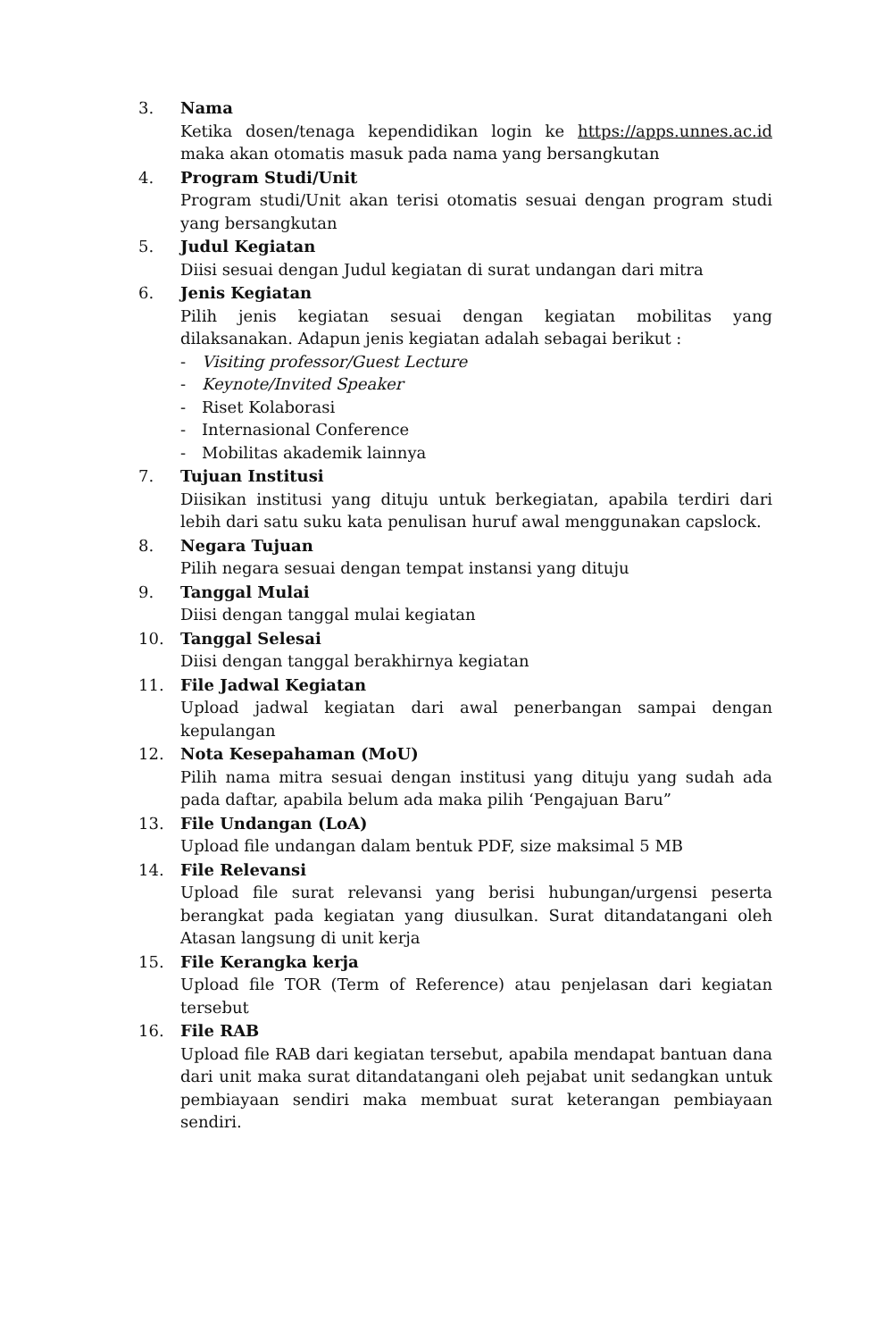3. Nama
Ketika dosen/tenaga kependidikan login ke https://apps.unnes.ac.id maka akan otomatis masuk pada nama yang bersangkutan
4. Program Studi/Unit
Program studi/Unit akan terisi otomatis sesuai dengan program studi yang bersangkutan
5. Judul Kegiatan
Diisi sesuai dengan Judul kegiatan di surat undangan dari mitra
6. Jenis Kegiatan
Pilih jenis kegiatan sesuai dengan kegiatan mobilitas yang dilaksanakan. Adapun jenis kegiatan adalah sebagai berikut :
- Visiting professor/Guest Lecture
- Keynote/Invited Speaker
- Riset Kolaborasi
- Internasional Conference
- Mobilitas akademik lainnya
7. Tujuan Institusi
Diisikan institusi yang dituju untuk berkegiatan, apabila terdiri dari lebih dari satu suku kata penulisan huruf awal menggunakan capslock.
8. Negara Tujuan
Pilih negara sesuai dengan tempat instansi yang dituju
9. Tanggal Mulai
Diisi dengan tanggal mulai kegiatan
10. Tanggal Selesai
Diisi dengan tanggal berakhirnya kegiatan
11. File Jadwal Kegiatan
Upload jadwal kegiatan dari awal penerbangan sampai dengan kepulangan
12. Nota Kesepahaman (MoU)
Pilih nama mitra sesuai dengan institusi yang dituju yang sudah ada pada daftar, apabila belum ada maka pilih ‘Pengajuan Baru”
13. File Undangan (LoA)
Upload file undangan dalam bentuk PDF, size maksimal 5 MB
14. File Relevansi
Upload file surat relevansi yang berisi hubungan/urgensi peserta berangkat pada kegiatan yang diusulkan. Surat ditandatangani oleh Atasan langsung di unit kerja
15. File Kerangka kerja
Upload file TOR (Term of Reference) atau penjelasan dari kegiatan tersebut
16. File RAB
Upload file RAB dari kegiatan tersebut, apabila mendapat bantuan dana dari unit maka surat ditandatangani oleh pejabat unit sedangkan untuk pembiayaan sendiri maka membuat surat keterangan pembiayaan sendiri.